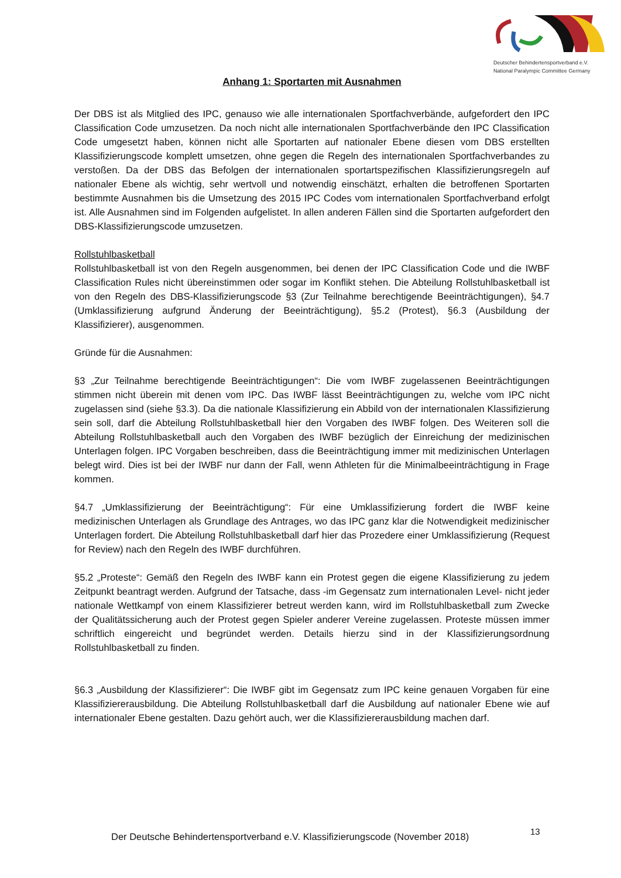Deutscher Behindertensportverband e.V.
National Paralympic Committee Germany
Anhang 1: Sportarten mit Ausnahmen
Der DBS ist als Mitglied des IPC, genauso wie alle internationalen Sportfachverbände, aufgefordert den IPC Classification Code umzusetzen. Da noch nicht alle internationalen Sportfachverbände den IPC Classification Code umgesetzt haben, können nicht alle Sportarten auf nationaler Ebene diesen vom DBS erstellten Klassifizierungscode komplett umsetzen, ohne gegen die Regeln des internationalen Sportfachverbandes zu verstoßen. Da der DBS das Befolgen der internationalen sportartspezifischen Klassifizierungsregeln auf nationaler Ebene als wichtig, sehr wertvoll und notwendig einschätzt, erhalten die betroffenen Sportarten bestimmte Ausnahmen bis die Umsetzung des 2015 IPC Codes vom internationalen Sportfachverband erfolgt ist. Alle Ausnahmen sind im Folgenden aufgelistet. In allen anderen Fällen sind die Sportarten aufgefordert den DBS-Klassifizierungscode umzusetzen.
Rollstuhlbasketball
Rollstuhlbasketball ist von den Regeln ausgenommen, bei denen der IPC Classification Code und die IWBF Classification Rules nicht übereinstimmen oder sogar im Konflikt stehen. Die Abteilung Rollstuhlbasketball ist von den Regeln des DBS-Klassifizierungscode §3 (Zur Teilnahme berechtigende Beeinträchtigungen), §4.7 (Umklassifizierung aufgrund Änderung der Beeinträchtigung), §5.2 (Protest), §6.3 (Ausbildung der Klassifizierer), ausgenommen.
Gründe für die Ausnahmen:
§3 „Zur Teilnahme berechtigende Beeinträchtigungen“: Die vom IWBF zugelassenen Beeinträchtigungen stimmen nicht überein mit denen vom IPC. Das IWBF lässt Beeinträchtigungen zu, welche vom IPC nicht zugelassen sind (siehe §3.3). Da die nationale Klassifizierung ein Abbild von der internationalen Klassifizierung sein soll, darf die Abteilung Rollstuhlbasketball hier den Vorgaben des IWBF folgen. Des Weiteren soll die Abteilung Rollstuhlbasketball auch den Vorgaben des IWBF bezüglich der Einreichung der medizinischen Unterlagen folgen. IPC Vorgaben beschreiben, dass die Beeinträchtigung immer mit medizinischen Unterlagen belegt wird. Dies ist bei der IWBF nur dann der Fall, wenn Athleten für die Minimalbeeinträchtigung in Frage kommen.
§4.7 „Umklassifizierung der Beeinträchtigung“: Für eine Umklassifizierung fordert die IWBF keine medizinischen Unterlagen als Grundlage des Antrages, wo das IPC ganz klar die Notwendigkeit medizinischer Unterlagen fordert. Die Abteilung Rollstuhlbasketball darf hier das Prozedere einer Umklassifizierung (Request for Review) nach den Regeln des IWBF durchführen.
§5.2 „Proteste“: Gemäß den Regeln des IWBF kann ein Protest gegen die eigene Klassifizierung zu jedem Zeitpunkt beantragt werden. Aufgrund der Tatsache, dass -im Gegensatz zum internationalen Level- nicht jeder nationale Wettkampf von einem Klassifizierer betreut werden kann, wird im Rollstuhlbasketball zum Zwecke der Qualitätssicherung auch der Protest gegen Spieler anderer Vereine zugelassen. Proteste müssen immer schriftlich eingereicht und begründet werden. Details hierzu sind in der Klassifizierungsordnung Rollstuhlbasketball zu finden.
§6.3 „Ausbildung der Klassifizierer“: Die IWBF gibt im Gegensatz zum IPC keine genauen Vorgaben für eine Klassifiziererausbildung. Die Abteilung Rollstuhlbasketball darf die Ausbildung auf nationaler Ebene wie auf internationaler Ebene gestalten. Dazu gehört auch, wer die Klassifiziererausbildung machen darf.
Der Deutsche Behindertensportverband e.V. Klassifizierungscode (November 2018)
13